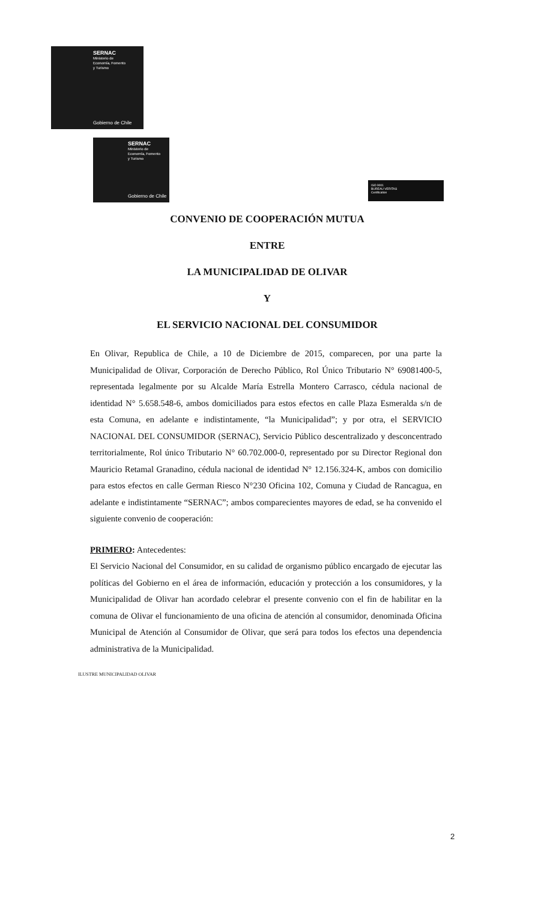SERNAC
Ministerio de
Economía, Fomento
y Turismo
Gobierno de Chile
SERNAC
Ministerio de
Economía, Fomento
y Turismo
Gobierno de Chile
ISO 9001
BUREAU VERITAS
Certification
CONVENIO DE COOPERACIÓN MUTUA
ENTRE
LA MUNICIPALIDAD DE OLIVAR
Y
EL SERVICIO NACIONAL DEL CONSUMIDOR
En Olivar, Republica de Chile, a 10 de Diciembre de 2015, comparecen, por una parte la Municipalidad de Olivar, Corporación de Derecho Público, Rol Único Tributario N° 69081400-5, representada legalmente por su Alcalde María Estrella Montero Carrasco, cédula nacional de identidad N° 5.658.548-6, ambos domiciliados para estos efectos en calle Plaza Esmeralda s/n de esta Comuna, en adelante e indistintamente, “la Municipalidad”; y por otra, el SERVICIO NACIONAL DEL CONSUMIDOR (SERNAC), Servicio Público descentralizado y desconcentrado territorialmente, Rol único Tributario N° 60.702.000-0, representado por su Director Regional don Mauricio Retamal Granadino, cédula nacional de identidad N° 12.156.324-K, ambos con domicilio para estos efectos en calle German Riesco N°230 Oficina 102, Comuna y Ciudad de Rancagua, en adelante e indistintamente “SERNAC”; ambos comparecientes mayores de edad, se ha convenido el siguiente convenio de cooperación:
PRIMERO: Antecedentes:
El Servicio Nacional del Consumidor, en su calidad de organismo público encargado de ejecutar las políticas del Gobierno en el área de información, educación y protección a los consumidores, y la Municipalidad de Olivar han acordado celebrar el presente convenio con el fin de habilitar en la comuna de Olivar el funcionamiento de una oficina de atención al consumidor, denominada Oficina Municipal de Atención al Consumidor de Olivar, que será para todos los efectos una dependencia administrativa de la Municipalidad.
ILUSTRE MUNICIPALIDAD OLIVAR
2